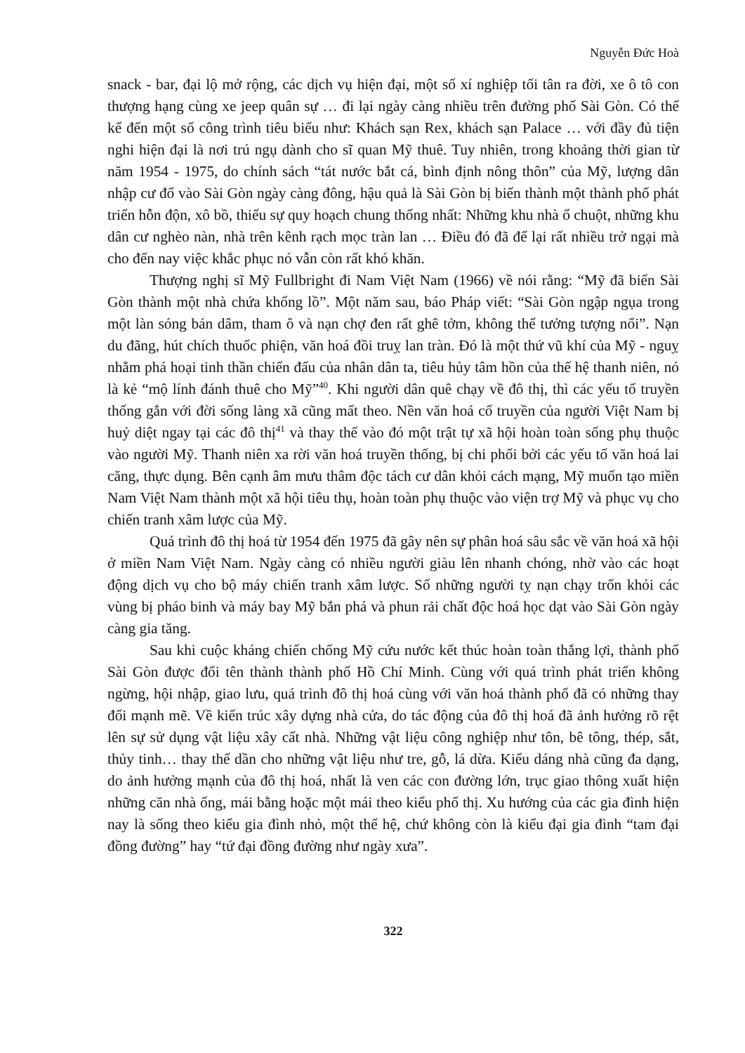Nguyễn Đức Hoà
snack - bar, đại lộ mở rộng, các dịch vụ hiện đại, một số xí nghiệp tối tân ra đời, xe ô tô con thượng hạng cùng xe jeep quân sự … đi lại ngày càng nhiều trên đường phố Sài Gòn. Có thể kể đến một số công trình tiêu biểu như: Khách sạn Rex, khách sạn Palace … với đầy đủ tiện nghi hiện đại là nơi trú ngụ dành cho sĩ quan Mỹ thuê. Tuy nhiên, trong khoảng thời gian từ năm 1954 - 1975, do chính sách “tát nước bắt cá, bình định nông thôn” của Mỹ, lượng dân nhập cư đổ vào Sài Gòn ngày càng đông, hậu quả là Sài Gòn bị biến thành một thành phố phát triển hỗn độn, xô bồ, thiếu sự quy hoạch chung thống nhất: Những khu nhà ổ chuột, những khu dân cư nghèo nàn, nhà trên kênh rạch mọc tràn lan … Điều đó đã để lại rất nhiều trở ngại mà cho đến nay việc khắc phục nó vẫn còn rất khó khăn.
Thượng nghị sĩ Mỹ Fullbright đi Nam Việt Nam (1966) về nói rằng: “Mỹ đã biến Sài Gòn thành một nhà chứa khổng lồ”. Một năm sau, báo Pháp viết: “Sài Gòn ngập ngụa trong một làn sóng bán dâm, tham ô và nạn chợ đen rất ghê tởm, không thể tưởng tượng nổi”. Nạn du đãng, hút chích thuốc phiện, văn hoá đồi truỵ lan tràn. Đó là một thứ vũ khí của Mỹ - nguỵ nhằm phá hoại tinh thần chiến đấu của nhân dân ta, tiêu hủy tâm hồn của thế hệ thanh niên, nó là kẻ “mộ lính đánh thuê cho Mỹ”<sup>40</sup>. Khi người dân quê chạy về đô thị, thì các yếu tố truyền thống gắn với đời sống làng xã cũng mất theo. Nền văn hoá cổ truyền của người Việt Nam bị huỷ diệt ngay tại các đô thị<sup>41</sup> và thay thế vào đó một trật tự xã hội hoàn toàn sống phụ thuộc vào người Mỹ. Thanh niên xa rời văn hoá truyền thống, bị chi phối bởi các yếu tố văn hoá lai căng, thực dụng. Bên cạnh âm mưu thâm độc tách cư dân khỏi cách mạng, Mỹ muốn tạo miền Nam Việt Nam thành một xã hội tiêu thụ, hoàn toàn phụ thuộc vào viện trợ Mỹ và phục vụ cho chiến tranh xâm lược của Mỹ.
Quá trình đô thị hoá từ 1954 đến 1975 đã gây nên sự phân hoá sâu sắc về văn hoá xã hội ở miền Nam Việt Nam. Ngày càng có nhiều người giàu lên nhanh chóng, nhờ vào các hoạt động dịch vụ cho bộ máy chiến tranh xâm lược. Số những người tỵ nạn chạy trốn khỏi các vùng bị pháo binh và máy bay Mỹ bắn phá và phun rải chất độc hoá học dạt vào Sài Gòn ngày càng gia tăng.
Sau khi cuộc kháng chiến chống Mỹ cứu nước kết thúc hoàn toàn thắng lợi, thành phố Sài Gòn được đổi tên thành thành phố Hồ Chí Minh. Cùng với quá trình phát triển không ngừng, hội nhập, giao lưu, quá trình đô thị hoá cùng với văn hoá thành phố đã có những thay đổi mạnh mẽ. Về kiến trúc xây dựng nhà cửa, do tác động của đô thị hoá đã ảnh hưởng rõ rệt lên sự sử dụng vật liệu xây cất nhà. Những vật liệu công nghiệp như tôn, bê tông, thép, sắt, thủy tinh… thay thế dần cho những vật liệu như tre, gỗ, lá dừa. Kiểu dáng nhà cũng đa dạng, do ảnh hưởng mạnh của đô thị hoá, nhất là ven các con đường lớn, trục giao thông xuất hiện những căn nhà ống, mái bằng hoặc một mái theo kiểu phố thị. Xu hướng của các gia đình hiện nay là sống theo kiểu gia đình nhỏ, một thế hệ, chứ không còn là kiểu đại gia đình “tam đại đồng đường” hay “tứ đại đồng đường như ngày xưa”.
322